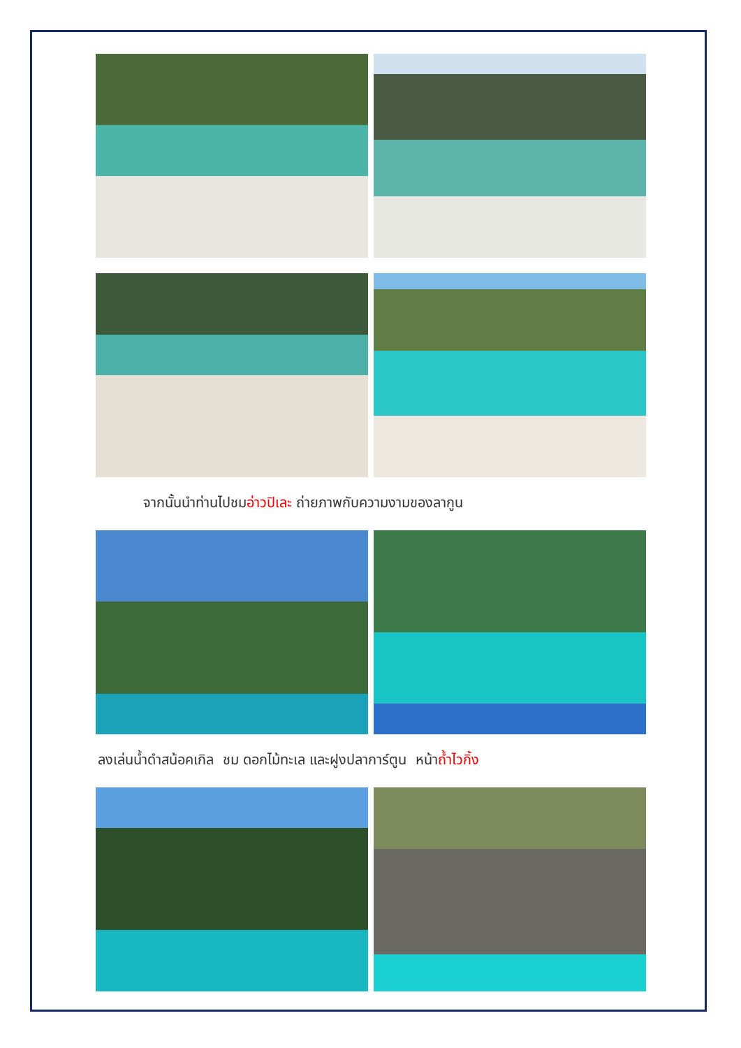จากนั้นนำท่านไปชมอ่าวปิเละ ถ่ายภาพกับความงามของลากูน
ลงเล่นน้ำดำสน้อคเกิล ชม ดอกไม้ทะเล และฝูงปลาการ์ตูน หน้าถ้ำไวกิ้ง